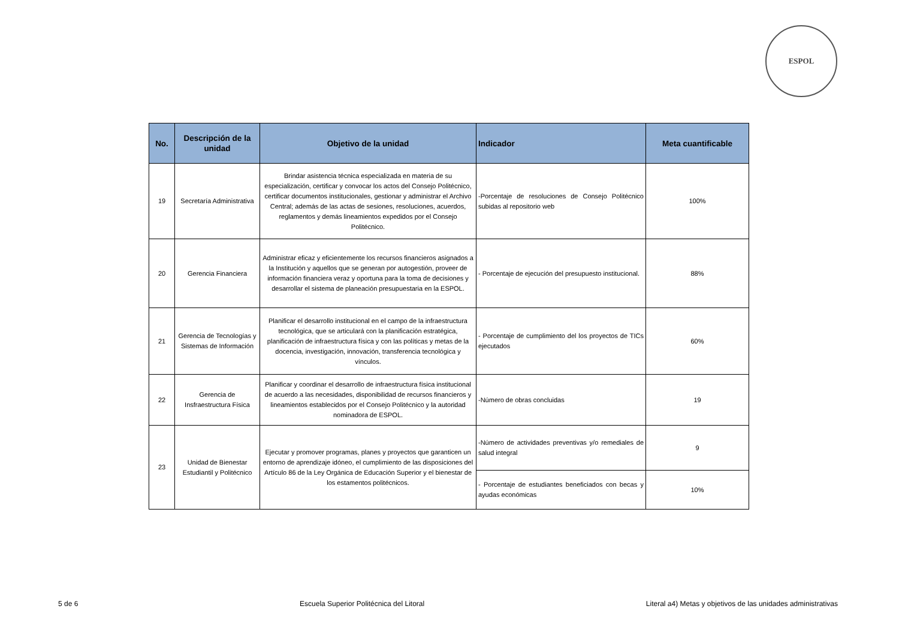ESPOL
| No. | Descripción de la unidad | Objetivo de la unidad | Indicador | Meta cuantificable |
| --- | --- | --- | --- | --- |
| 19 | Secretaría Administrativa | Brindar asistencia técnica especializada en materia de su especialización, certificar y convocar los actos del Consejo Politécnico, certificar documentos institucionales, gestionar y administrar el Archivo Central; además de las actas de sesiones, resoluciones, acuerdos, reglamentos y demás lineamientos expedidos por el Consejo Politécnico. | -Porcentaje de resoluciones de Consejo Politécnico subidas al repositorio web | 100% |
| 20 | Gerencia Financiera | Administrar eficaz y eficientemente los recursos financieros asignados a la Institución y aquellos que se generan por autogestión, proveer de información financiera veraz y oportuna para la toma de decisiones y desarrollar el sistema de planeación presupuestaria en la ESPOL. | - Porcentaje de ejecución del presupuesto institucional. | 88% |
| 21 | Gerencia de Tecnologías y Sistemas de Información | Planificar el desarrollo institucional en el campo de la infraestructura tecnológica, que se articulará con la planificación estratégica, planificación de infraestructura física y con las políticas y metas de la docencia, investigación, innovación, transferencia tecnológica y vínculos. | - Porcentaje de cumplimiento del los proyectos de TICs ejecutados | 60% |
| 22 | Gerencia de Insfraestructura Física | Planificar y coordinar el desarrollo de infraestructura física institucional de acuerdo a las necesidades, disponibilidad de recursos financieros y lineamientos establecidos por el Consejo Politécnico y la autoridad nominadora de ESPOL. | -Número de obras concluidas | 19 |
| 23 | Unidad de Bienestar Estudiantil y Politécnico | Ejecutar y promover programas, planes y proyectos que garanticen un entorno de aprendizaje idóneo, el cumplimiento de las disposiciones del Artículo 86 de la Ley Orgánica de Educación Superior y el bienestar de los estamentos politécnicos. | -Número de actividades preventivas y/o remediales de salud integral | 9 |
| | | | - Porcentaje de estudiantes beneficiados con becas y ayudas económicas | 10% |
5 de 6 Escuela Superior Politécnica del Litoral Literal a4) Metas y objetivos de las unidades administrativas